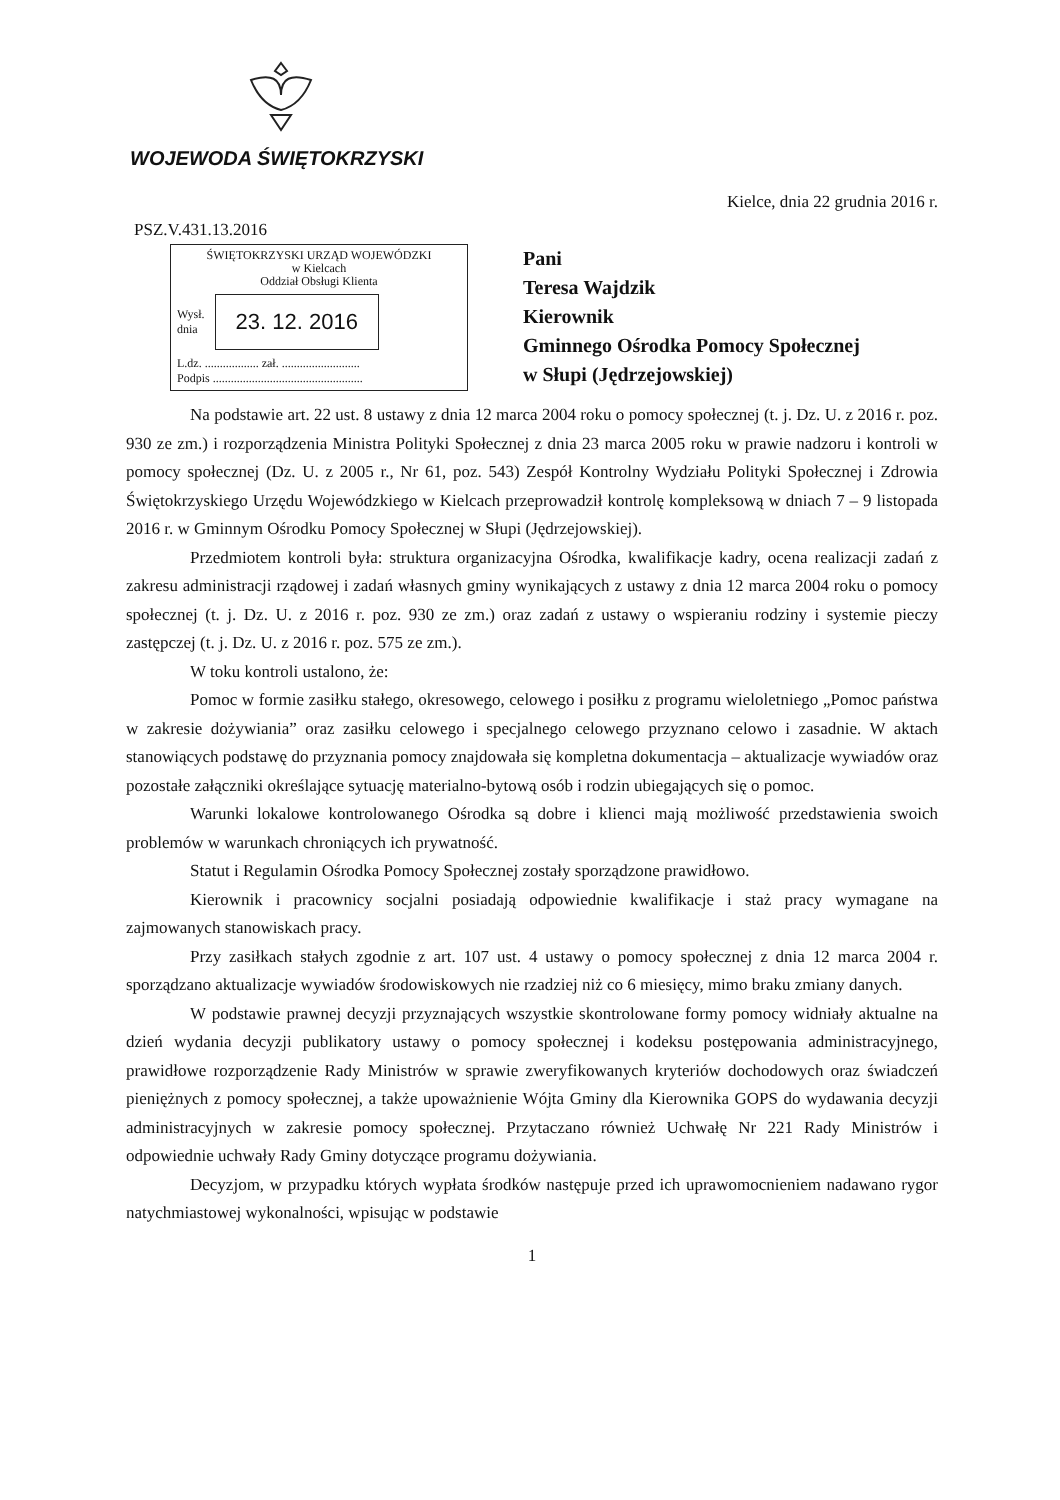WOJEWODA ŚWIĘTOKRZYSKI
Kielce, dnia 22 grudnia 2016 r.
PSZ.V.431.13.2016
ŚWIĘTOKRZYSKI URZĄD WOJEWÓDZKI
w Kielcach
Oddział Obsługi Klienta
Wysł.
dnia 23. 12. 2016
L.dz. .................. zał. ..........................
Podpis ..................................................
Pani
Teresa Wajdzik
Kierownik
Gminnego Ośrodka Pomocy Społecznej
w Słupi (Jędrzejowskiej)
Na podstawie art. 22 ust. 8 ustawy z dnia 12 marca 2004 roku o pomocy społecznej (t. j. Dz. U. z 2016 r. poz. 930 ze zm.) i rozporządzenia Ministra Polityki Społecznej z dnia 23 marca 2005 roku w prawie nadzoru i kontroli w pomocy społecznej (Dz. U. z 2005 r., Nr 61, poz. 543) Zespół Kontrolny Wydziału Polityki Społecznej i Zdrowia Świętokrzyskiego Urzędu Wojewódzkiego w Kielcach przeprowadził kontrolę kompleksową w dniach 7 – 9 listopada 2016 r. w Gminnym Ośrodku Pomocy Społecznej w Słupi (Jędrzejowskiej).
Przedmiotem kontroli była: struktura organizacyjna Ośrodka, kwalifikacje kadry, ocena realizacji zadań z zakresu administracji rządowej i zadań własnych gminy wynikających z ustawy z dnia 12 marca 2004 roku o pomocy społecznej (t. j. Dz. U. z 2016 r. poz. 930 ze zm.) oraz zadań z ustawy o wspieraniu rodziny i systemie pieczy zastępczej (t. j. Dz. U. z 2016 r. poz. 575 ze zm.).
W toku kontroli ustalono, że:
Pomoc w formie zasiłku stałego, okresowego, celowego i posiłku z programu wieloletniego „Pomoc państwa w zakresie dożywiania” oraz zasiłku celowego i specjalnego celowego przyznano celowo i zasadnie. W aktach stanowiących podstawę do przyznania pomocy znajdowała się kompletna dokumentacja – aktualizacje wywiadów oraz pozostałe załączniki określające sytuację materialno-bytową osób i rodzin ubiegających się o pomoc.
Warunki lokalowe kontrolowanego Ośrodka są dobre i klienci mają możliwość przedstawienia swoich problemów w warunkach chroniących ich prywatność.
Statut i Regulamin Ośrodka Pomocy Społecznej zostały sporządzone prawidłowo.
Kierownik i pracownicy socjalni posiadają odpowiednie kwalifikacje i staż pracy wymagane na zajmowanych stanowiskach pracy.
Przy zasiłkach stałych zgodnie z art. 107 ust. 4 ustawy o pomocy społecznej z dnia 12 marca 2004 r. sporządzano aktualizacje wywiadów środowiskowych nie rzadziej niż co 6 miesięcy, mimo braku zmiany danych.
W podstawie prawnej decyzji przyznających wszystkie skontrolowane formy pomocy widniały aktualne na dzień wydania decyzji publikatory ustawy o pomocy społecznej i kodeksu postępowania administracyjnego, prawidłowe rozporządzenie Rady Ministrów w sprawie zweryfikowanych kryteriów dochodowych oraz świadczeń pieniężnych z pomocy społecznej, a także upoważnienie Wójta Gminy dla Kierownika GOPS do wydawania decyzji administracyjnych w zakresie pomocy społecznej. Przytaczano również Uchwałę Nr 221 Rady Ministrów i odpowiednie uchwały Rady Gminy dotyczące programu dożywiania.
Decyzjom, w przypadku których wypłata środków następuje przed ich uprawomocnieniem nadawano rygor natychmiastowej wykonalności, wpisując w podstawie
1